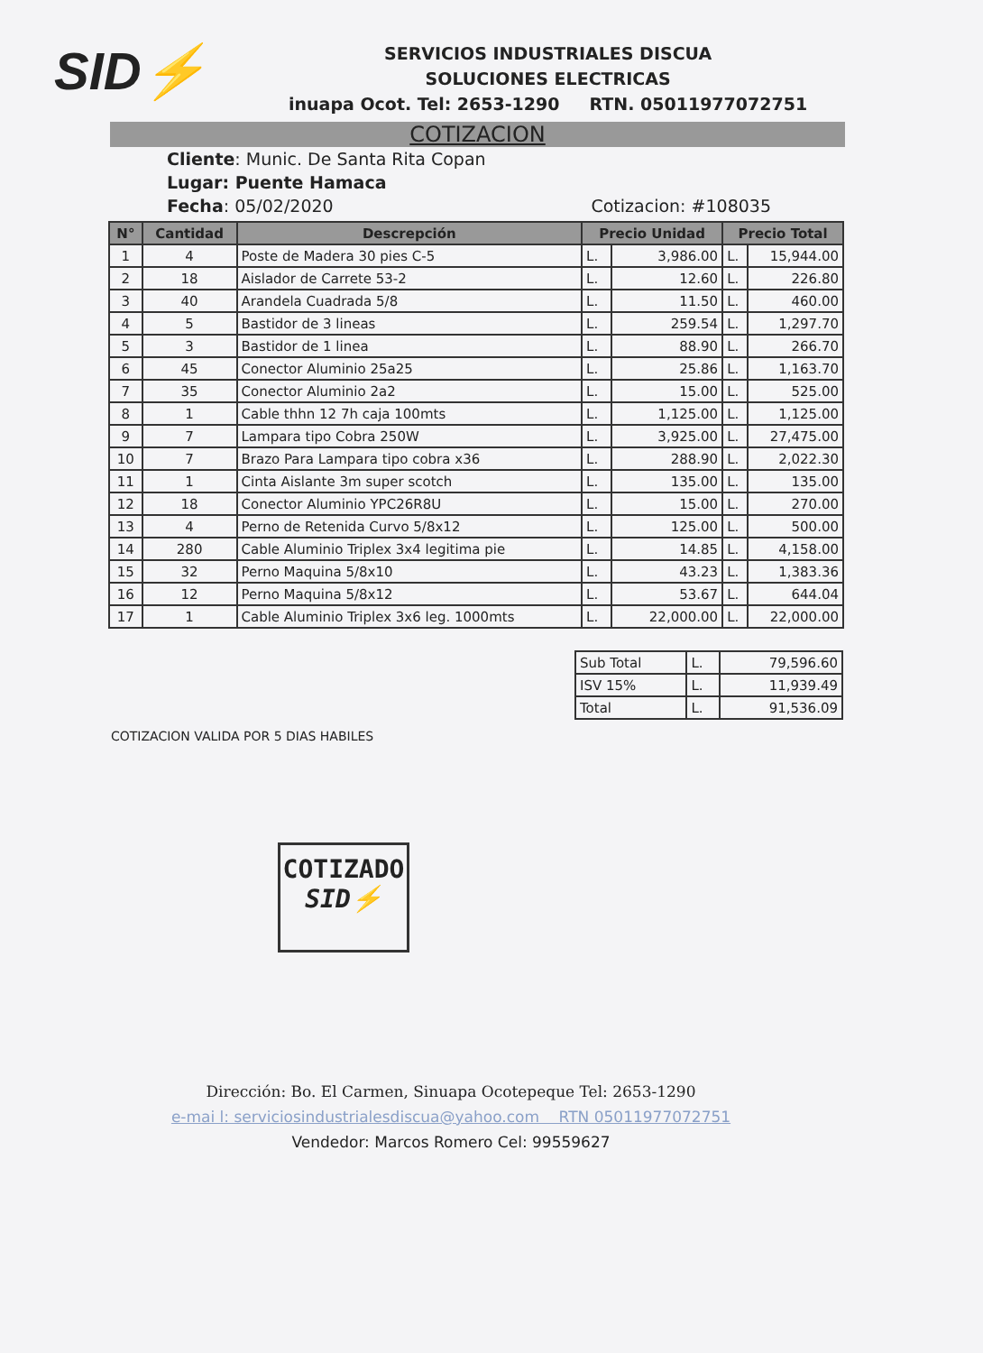SID⚡
SERVICIOS INDUSTRIALES DISCUA
SOLUCIONES ELECTRICAS
inuapa Ocot. Tel: 2653-1290 RTN. 05011977072751
COTIZACION
Cliente: Munic. De Santa Rita Copan
Lugar: Puente Hamaca
Fecha: 05/02/2020 Cotizacion: #108035
| N° | Cantidad | Descrepción | Precio Unidad | | Precio Total | |
| --- | --- | --- | --- | --- | --- | --- |
| 1 | 4 | Poste de Madera 30 pies C-5 | L. | 3,986.00 | L. | 15,944.00 |
| 2 | 18 | Aislador de Carrete 53-2 | L. | 12.60 | L. | 226.80 |
| 3 | 40 | Arandela Cuadrada 5/8 | L. | 11.50 | L. | 460.00 |
| 4 | 5 | Bastidor de 3 lineas | L. | 259.54 | L. | 1,297.70 |
| 5 | 3 | Bastidor de 1 linea | L. | 88.90 | L. | 266.70 |
| 6 | 45 | Conector Aluminio 25a25 | L. | 25.86 | L. | 1,163.70 |
| 7 | 35 | Conector Aluminio 2a2 | L. | 15.00 | L. | 525.00 |
| 8 | 1 | Cable thhn 12 7h caja 100mts | L. | 1,125.00 | L. | 1,125.00 |
| 9 | 7 | Lampara tipo Cobra 250W | L. | 3,925.00 | L. | 27,475.00 |
| 10 | 7 | Brazo Para Lampara tipo cobra x36 | L. | 288.90 | L. | 2,022.30 |
| 11 | 1 | Cinta Aislante 3m super scotch | L. | 135.00 | L. | 135.00 |
| 12 | 18 | Conector Aluminio YPC26R8U | L. | 15.00 | L. | 270.00 |
| 13 | 4 | Perno de Retenida Curvo 5/8x12 | L. | 125.00 | L. | 500.00 |
| 14 | 280 | Cable Aluminio Triplex 3x4 legitima pie | L. | 14.85 | L. | 4,158.00 |
| 15 | 32 | Perno Maquina 5/8x10 | L. | 43.23 | L. | 1,383.36 |
| 16 | 12 | Perno Maquina 5/8x12 | L. | 53.67 | L. | 644.04 |
| 17 | 1 | Cable Aluminio Triplex 3x6 leg. 1000mts | L. | 22,000.00 | L. | 22,000.00 |
| Sub Total | L. | 79,596.60 |
| ISV 15% | L. | 11,939.49 |
| Total | L. | 91,536.09 |
COTIZACION VALIDA POR 5 DIAS HABILES
COTIZADO
SID⚡
Dirección: Bo. El Carmen, Sinuapa Ocotepeque Tel: 2653-1290
e-mai l: serviciosindustrialesdiscua@yahoo.com RTN 05011977072751
Vendedor: Marcos Romero Cel: 99559627